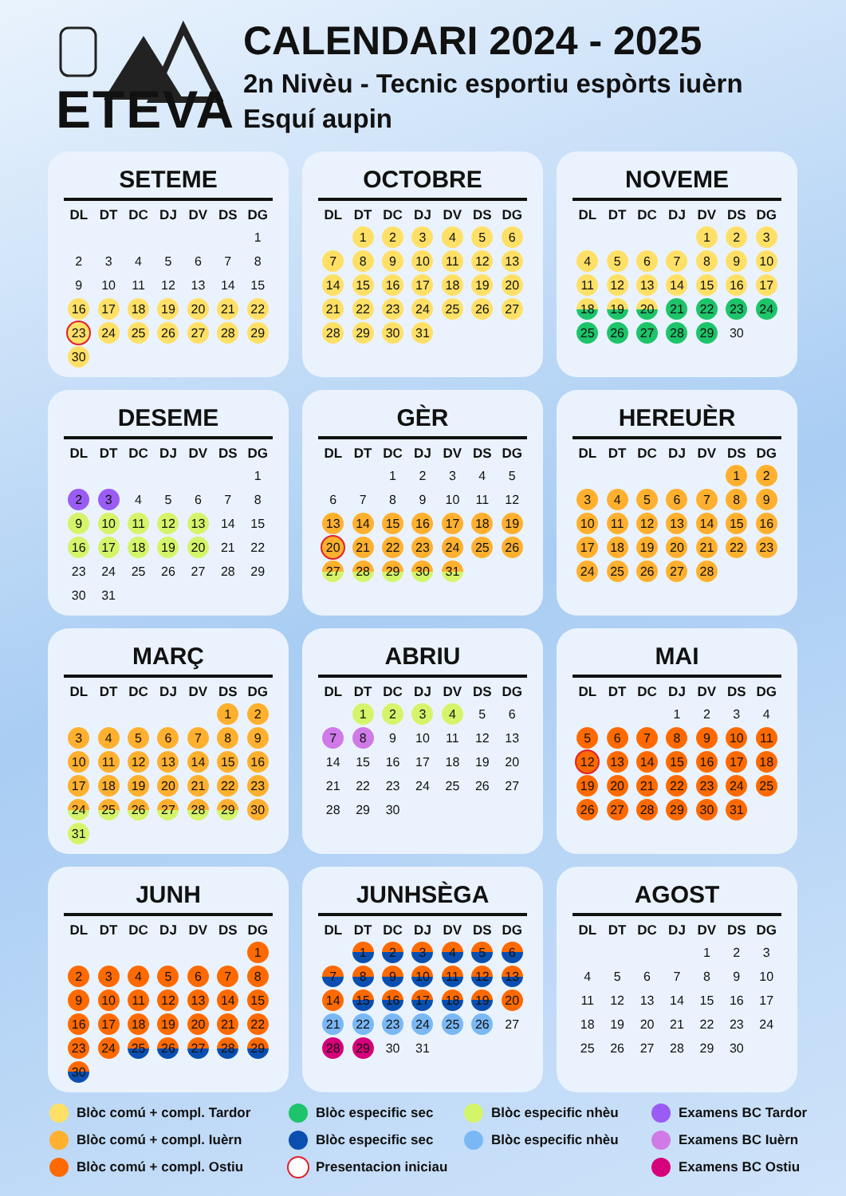ETEVA
CALENDARI 2024 - 2025
2n Nivèu - Tecnic esportiu espòrts iuèrn
Esquí aupin
SETEME
| DL | DT | DC | DJ | DV | DS | DG |
| --- | --- | --- | --- | --- | --- | --- |
| | | | | | | 1 |
| 2 | 3 | 4 | 5 | 6 | 7 | 8 |
| 9 | 10 | 11 | 12 | 13 | 14 | 15 |
| 16 | 17 | 18 | 19 | 20 | 21 | 22 |
| 23 | 24 | 25 | 26 | 27 | 28 | 29 |
| 30 | | | | | | |
OCTOBRE
| DL | DT | DC | DJ | DV | DS | DG |
| --- | --- | --- | --- | --- | --- | --- |
| | 1 | 2 | 3 | 4 | 5 | 6 |
| 7 | 8 | 9 | 10 | 11 | 12 | 13 |
| 14 | 15 | 16 | 17 | 18 | 19 | 20 |
| 21 | 22 | 23 | 24 | 25 | 26 | 27 |
| 28 | 29 | 30 | 31 | | | |
NOVEME
| DL | DT | DC | DJ | DV | DS | DG |
| --- | --- | --- | --- | --- | --- | --- |
| | | | | 1 | 2 | 3 |
| 4 | 5 | 6 | 7 | 8 | 9 | 10 |
| 11 | 12 | 13 | 14 | 15 | 16 | 17 |
| 18 | 19 | 20 | 21 | 22 | 23 | 24 |
| 25 | 26 | 27 | 28 | 29 | 30 | |
DESEME
| DL | DT | DC | DJ | DV | DS | DG |
| --- | --- | --- | --- | --- | --- | --- |
| | | | | | | 1 |
| 2 | 3 | 4 | 5 | 6 | 7 | 8 |
| 9 | 10 | 11 | 12 | 13 | 14 | 15 |
| 16 | 17 | 18 | 19 | 20 | 21 | 22 |
| 23 | 24 | 25 | 26 | 27 | 28 | 29 |
| 30 | 31 | | | | | |
GÈR
| DL | DT | DC | DJ | DV | DS | DG |
| --- | --- | --- | --- | --- | --- | --- |
| | | 1 | 2 | 3 | 4 | 5 |
| 6 | 7 | 8 | 9 | 10 | 11 | 12 |
| 13 | 14 | 15 | 16 | 17 | 18 | 19 |
| 20 | 21 | 22 | 23 | 24 | 25 | 26 |
| 27 | 28 | 29 | 30 | 31 | | |
HEREUÈR
| DL | DT | DC | DJ | DV | DS | DG |
| --- | --- | --- | --- | --- | --- | --- |
| | | | | | 1 | 2 |
| 3 | 4 | 5 | 6 | 7 | 8 | 9 |
| 10 | 11 | 12 | 13 | 14 | 15 | 16 |
| 17 | 18 | 19 | 20 | 21 | 22 | 23 |
| 24 | 25 | 26 | 27 | 28 | | |
MARÇ
| DL | DT | DC | DJ | DV | DS | DG |
| --- | --- | --- | --- | --- | --- | --- |
| | | | | | 1 | 2 |
| 3 | 4 | 5 | 6 | 7 | 8 | 9 |
| 10 | 11 | 12 | 13 | 14 | 15 | 16 |
| 17 | 18 | 19 | 20 | 21 | 22 | 23 |
| 24 | 25 | 26 | 27 | 28 | 29 | 30 |
| 31 | | | | | | |
ABRIU
| DL | DT | DC | DJ | DV | DS | DG |
| --- | --- | --- | --- | --- | --- | --- |
| | 1 | 2 | 3 | 4 | 5 | 6 |
| 7 | 8 | 9 | 10 | 11 | 12 | 13 |
| 14 | 15 | 16 | 17 | 18 | 19 | 20 |
| 21 | 22 | 23 | 24 | 25 | 26 | 27 |
| 28 | 29 | 30 | | | | |
MAI
| DL | DT | DC | DJ | DV | DS | DG |
| --- | --- | --- | --- | --- | --- | --- |
| | | | 1 | 2 | 3 | 4 |
| 5 | 6 | 7 | 8 | 9 | 10 | 11 |
| 12 | 13 | 14 | 15 | 16 | 17 | 18 |
| 19 | 20 | 21 | 22 | 23 | 24 | 25 |
| 26 | 27 | 28 | 29 | 30 | 31 | |
JUNH
| DL | DT | DC | DJ | DV | DS | DG |
| --- | --- | --- | --- | --- | --- | --- |
| | | | | | | 1 |
| 2 | 3 | 4 | 5 | 6 | 7 | 8 |
| 9 | 10 | 11 | 12 | 13 | 14 | 15 |
| 16 | 17 | 18 | 19 | 20 | 21 | 22 |
| 23 | 24 | 25 | 26 | 27 | 28 | 29 |
| 30 | | | | | | |
JUNHSÈGA
| DL | DT | DC | DJ | DV | DS | DG |
| --- | --- | --- | --- | --- | --- | --- |
| | 1 | 2 | 3 | 4 | 5 | 6 |
| 7 | 8 | 9 | 10 | 11 | 12 | 13 |
| 14 | 15 | 16 | 17 | 18 | 19 | 20 |
| 21 | 22 | 23 | 24 | 25 | 26 | 27 |
| 28 | 29 | 30 | 31 | | | |
AGOST
| DL | DT | DC | DJ | DV | DS | DG |
| --- | --- | --- | --- | --- | --- | --- |
| | | | | 1 | 2 | 3 |
| 4 | 5 | 6 | 7 | 8 | 9 | 10 |
| 11 | 12 | 13 | 14 | 15 | 16 | 17 |
| 18 | 19 | 20 | 21 | 22 | 23 | 24 |
| 25 | 26 | 27 | 28 | 29 | 30 | |
Blòc comú + compl. Tardor
Blòc especific sec
Blòc especific nhèu
Examens BC Tardor
Blòc comú + compl. Iuèrn
Blòc especific sec
Blòc especific nhèu
Examens BC Iuèrn
Blòc comú + compl. Ostiu
Presentacion iniciau
Examens BC Ostiu